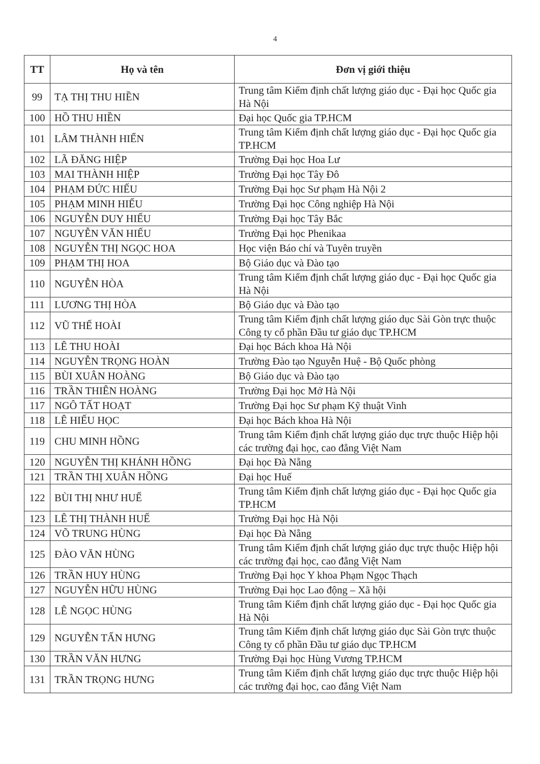4
| TT | Họ và tên | Đơn vị giới thiệu |
| --- | --- | --- |
| 99 | TẠ THỊ THU HIỀN | Trung tâm Kiểm định chất lượng giáo dục - Đại học Quốc gia Hà Nội |
| 100 | HỒ THU HIỀN | Đại học Quốc gia TP.HCM |
| 101 | LÂM THÀNH HIỂN | Trung tâm Kiểm định chất lượng giáo dục - Đại học Quốc gia TP.HCM |
| 102 | LÃ ĐĂNG HIỆP | Trường Đại học Hoa Lư |
| 103 | MAI THÀNH HIỆP | Trường Đại học Tây Đô |
| 104 | PHẠM ĐỨC HIẾU | Trường Đại học Sư phạm Hà Nội 2 |
| 105 | PHẠM MINH HIẾU | Trường Đại học Công nghiệp Hà Nội |
| 106 | NGUYỄN DUY HIẾU | Trường Đại học Tây Bắc |
| 107 | NGUYỄN VĂN HIẾU | Trường Đại học Phenikaa |
| 108 | NGUYỄN THỊ NGỌC HOA | Học viện Báo chí và Tuyên truyền |
| 109 | PHẠM THỊ HOA | Bộ Giáo dục và Đào tạo |
| 110 | NGUYỄN HÒA | Trung tâm Kiểm định chất lượng giáo dục - Đại học Quốc gia Hà Nội |
| 111 | LƯƠNG THỊ HÒA | Bộ Giáo dục và Đào tạo |
| 112 | VŨ THẾ HOÀI | Trung tâm Kiểm định chất lượng giáo dục Sài Gòn trực thuộc Công ty cổ phần Đầu tư giáo dục TP.HCM |
| 113 | LÊ THU HOÀI | Đại học Bách khoa Hà Nội |
| 114 | NGUYỄN TRỌNG HOÀN | Trường Đào tạo Nguyễn Huệ - Bộ Quốc phòng |
| 115 | BÙI XUÂN HOÀNG | Bộ Giáo dục và Đào tạo |
| 116 | TRẦN THIÊN HOÀNG | Trường Đại học Mở Hà Nội |
| 117 | NGÔ TẤT HOẠT | Trường Đại học Sư phạm Kỹ thuật Vinh |
| 118 | LÊ HIẾU HỌC | Đại học Bách khoa Hà Nội |
| 119 | CHU MINH HỒNG | Trung tâm Kiểm định chất lượng giáo dục trực thuộc Hiệp hội các trường đại học, cao đẳng Việt Nam |
| 120 | NGUYỄN THỊ KHÁNH HỒNG | Đại học Đà Nẵng |
| 121 | TRẦN THỊ XUÂN HỒNG | Đại học Huế |
| 122 | BÙI THỊ NHƯ HUẾ | Trung tâm Kiểm định chất lượng giáo dục - Đại học Quốc gia TP.HCM |
| 123 | LÊ THỊ THÀNH HUẾ | Trường Đại học Hà Nội |
| 124 | VÕ TRUNG HÙNG | Đại học Đà Nẵng |
| 125 | ĐÀO VĂN HÙNG | Trung tâm Kiểm định chất lượng giáo dục trực thuộc Hiệp hội các trường đại học, cao đẳng Việt Nam |
| 126 | TRẦN HUY HÙNG | Trường Đại học Y khoa Phạm Ngọc Thạch |
| 127 | NGUYỄN HỮU HÙNG | Trường Đại học Lao động – Xã hội |
| 128 | LÊ NGỌC HÙNG | Trung tâm Kiểm định chất lượng giáo dục - Đại học Quốc gia Hà Nội |
| 129 | NGUYỄN TẤN HƯNG | Trung tâm Kiểm định chất lượng giáo dục Sài Gòn trực thuộc Công ty cổ phần Đầu tư giáo dục TP.HCM |
| 130 | TRẦN VĂN HƯNG | Trường Đại học Hùng Vương TP.HCM |
| 131 | TRẦN TRỌNG HƯNG | Trung tâm Kiểm định chất lượng giáo dục trực thuộc Hiệp hội các trường đại học, cao đẳng Việt Nam |